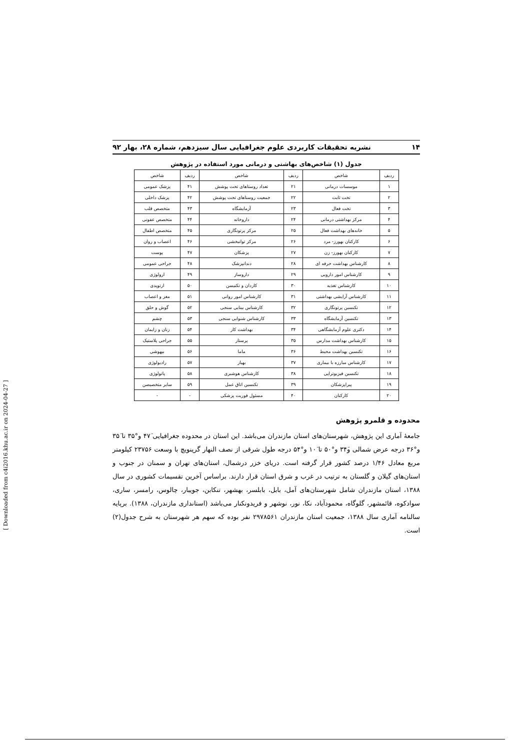۱۴ نشریه تحقیقات کاربردی علوم جغرافیایی سال سیزدهم، شماره ۲۸، بهار ۹۲
جدول (۱) شاخص‌های بهاشتی و درمانی مورد استفاده در پژوهش
| ردیف | شاخص | ردیف | شاخص | ردیف | شاخص |
| --- | --- | --- | --- | --- | --- |
| ۱ | موسسات درمانی | ۲۱ | تعداد روستاهای تحت پوشش | ۴۱ | پزشک عمومی |
| ۲ | تخت ثابت | ۲۲ | جمعیت روستاهای تحت پوشش | ۴۲ | پزشک داخلی |
| ۳ | تخت فعال | ۲۳ | آزمایشگاه | ۴۳ | متخصص قلب |
| ۴ | مرکز بهداشتی درمانی | ۲۴ | داروخانه | ۴۴ | متخصص عفونی |
| ۵ | خانه‌های بهداشت فعال | ۲۵ | مرکز پرتونگاری | ۴۵ | متخصص اطفال |
| ۶ | کارکنان بهورز- مرد | ۲۶ | مرکز توانبخشی | ۴۶ | اعصاب و روان |
| ۷ | کارکنان بهورز- زن | ۲۷ | پزشکان | ۴۷ | پوست |
| ۸ | کارشناس بهداشت حرفه ای | ۲۸ | دندانپزشک | ۴۸ | جراحی عمومی |
| ۹ | کارشناس امور دارویی | ۲۹ | داروساز | ۴۹ | ارولوژی |
| ۱۰ | کارشناس تغذیه | ۳۰ | کاردان و تکنیسن | ۵۰ | ارتوپدی |
| ۱۱ | کارشناس آرایشی بهداشتی | ۳۱ | کارشناس امور روانی | ۵۱ | مغز و اعصاب |
| ۱۲ | تکنسین پرتونگاری | ۳۲ | کارشناس بینایی سنجی | ۵۲ | گوش و حلق |
| ۱۳ | تکنسین آزمایشگاه | ۳۳ | کارشناس شنوایی سنجی | ۵۳ | چشم |
| ۱۴ | دکتری علوم آزمایشگاهی | ۳۴ | بهداشت کار | ۵۴ | زنان و زایمان |
| ۱۵ | کارشناس بهداشت مدارس | ۳۵ | پرستار | ۵۵ | جراحی پلاستیک |
| ۱۶ | تکنسین یهداشت محیط | ۳۶ | ماما | ۵۶ | بیهوشی |
| ۱۷ | کارشناس مبارزه با بیماری | ۳۷ | بهیار | ۵۷ | رادیولوژی |
| ۱۸ | تکنسین فیزیوتراپی | ۳۸ | کارشناس هوشبری | ۵۸ | پاتولوژی |
| ۱۹ | پیراپزشکان | ۳۹ | تکنسین اتاق عمل | ۵۹ | سایر متخصیصن |
| ۲۰ | کارکنان | ۴۰ | مسئول فوریت پزشکی | - | - |
محدوده و قلمرو پژوهش
جامعهٔ آماری این پژوهش، شهرستان‌های استان مازندران می‌باشد. این استان در محدوده جغرافیایی ۴۷َ و°۳۵ تا ۳۵َ و°۳۶ درجه عرض شمالی و۳۴َ و°۵۰ تا ۱۰َ و°۵۴ درجه طول شرقی از نصف النهار گرینویچ با وسعت ۲۳۷۵۶ کیلومتر مربع معادل ۱/۴۶ درصد کشور قرار گرفته است. دریای خزر درشمال، استان‌های تهران و سمنان در جنوب و استان‌های گیلان و گلستان به ترتیب در غرب و شرق استان قرار دارند. براساس آخرین تقسیمات کشوری در سال ۱۳۸۸، استان مازندران شامل شهرستان‌های آمل، بابل، بابلسر، بهشهر، تنکابن، جویبار، چالوس، رامسر، ساری، سوادکوه، قائمشهر، گلوگاه، محمودآباد، نکا، نور، نوشهر و فریدونکنار می‌باشد (استانداری مازندران، ۱۳۸۸). برپایه سالنامه آماری سال ۱۳۸۸، جمعیت استان مازندران ۲۹۷۸۵۶۱ نفر بوده که سهم هر شهرستان به شرح جدول(۲) است.
[ Downloaded from c4i2016.khu.ac.ir on 2024-04-27 ]